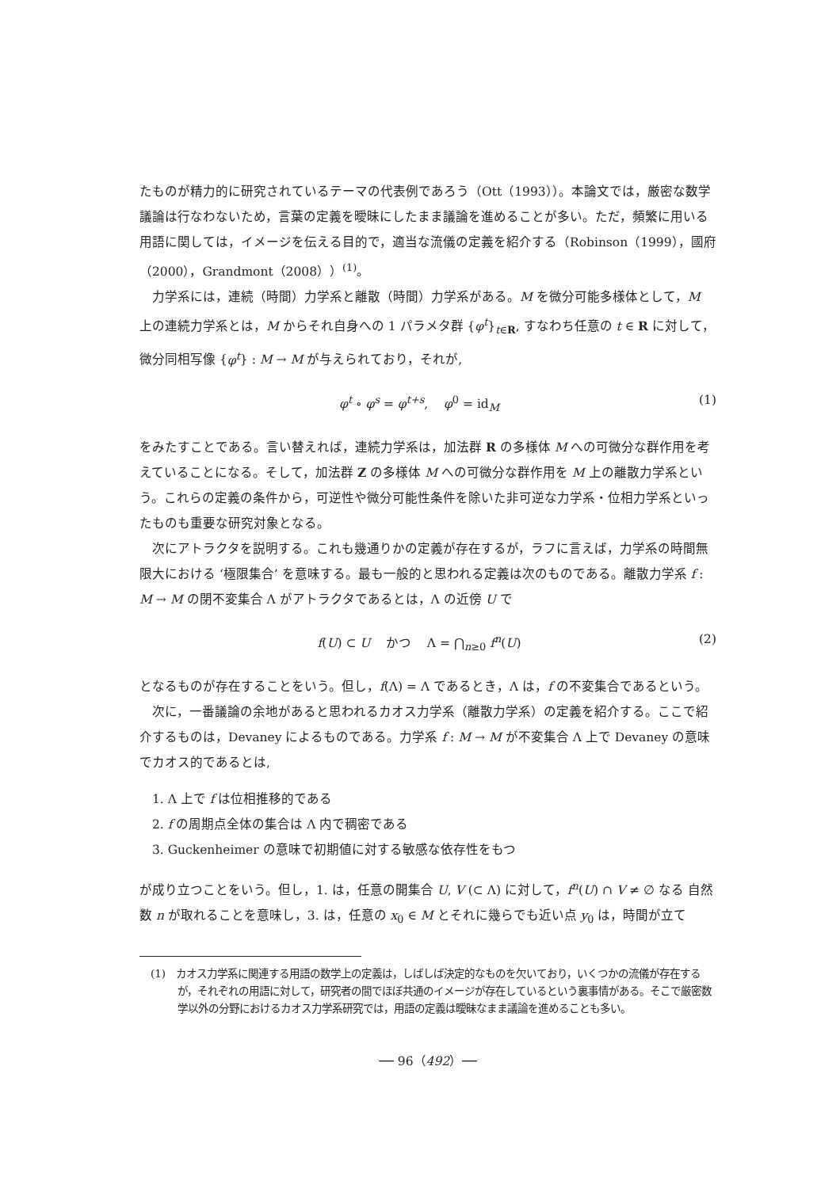たものが精力的に研究されているテーマの代表例であろう（Ott（1993））。本論文では，厳密な数学議論は行なわないため，言葉の定義を曖昧にしたまま議論を進めることが多い。ただ，頻繁に用いる用語に関しては，イメージを伝える目的で，適当な流儀の定義を紹介する（Robinson（1999），國府（2000），Grandmont（2008））<sup>(1)</sup>。
力学系には，連続（時間）力学系と離散（時間）力学系がある。M を微分可能多様体として，M 上の連続力学系とは，M からそれ自身への 1 パラメタ群 {φ<sup>t</sup>}<sub>t∈R</sub>, すなわち任意の t ∈ R に対して，微分同相写像 {φ<sup>t</sup>} : M → M が与えられており，それが,
φ<sup>t</sup> ∘ φ<sup>s</sup> = φ<sup>t+s</sup>, φ<sup>0</sup> = id<sub>M</sub> (1)
をみたすことである。言い替えれば，連続力学系は，加法群 R の多様体 M への可微分な群作用を考えていることになる。そして，加法群 Z の多様体 M への可微分な群作用を M 上の離散力学系という。これらの定義の条件から，可逆性や微分可能性条件を除いた非可逆な力学系・位相力学系といったものも重要な研究対象となる。
次にアトラクタを説明する。これも幾通りかの定義が存在するが，ラフに言えば，力学系の時間無限大における ‘極限集合’ を意味する。最も一般的と思われる定義は次のものである。離散力学系 f : M → M の閉不変集合 Λ がアトラクタであるとは，Λ の近傍 U で
f(U) ⊂ U かつ Λ = ⋂<sub>n≥0</sub> f<sup>n</sup>(U) (2)
となるものが存在することをいう。但し，f(Λ) = Λ であるとき，Λ は，f の不変集合であるという。
次に，一番議論の余地があると思われるカオス力学系（離散力学系）の定義を紹介する。ここで紹介するものは，Devaney によるものである。力学系 f : M → M が不変集合 Λ 上で Devaney の意味でカオス的であるとは,
1. Λ 上で f は位相推移的である
2. f の周期点全体の集合は Λ 内で稠密である
3. Guckenheimer の意味で初期値に対する敏感な依存性をもつ
が成り立つことをいう。但し，1. は，任意の開集合 U, V (⊂ Λ) に対して，f<sup>n</sup>(U) ∩ V ≠ ∅ なる 自然数 n が取れることを意味し，3. は，任意の x<sub>0</sub> ∈ M とそれに幾らでも近い点 y<sub>0</sub> は，時間が立て
(1)　カオス力学系に関連する用語の数学上の定義は，しばしば決定的なものを欠いており，いくつかの流儀が存在するが，それぞれの用語に対して，研究者の間でほぼ共通のイメージが存在しているという裏事情がある。そこで厳密数学以外の分野におけるカオス力学系研究では，用語の定義は曖昧なまま議論を進めることも多い。
── 96（492）──